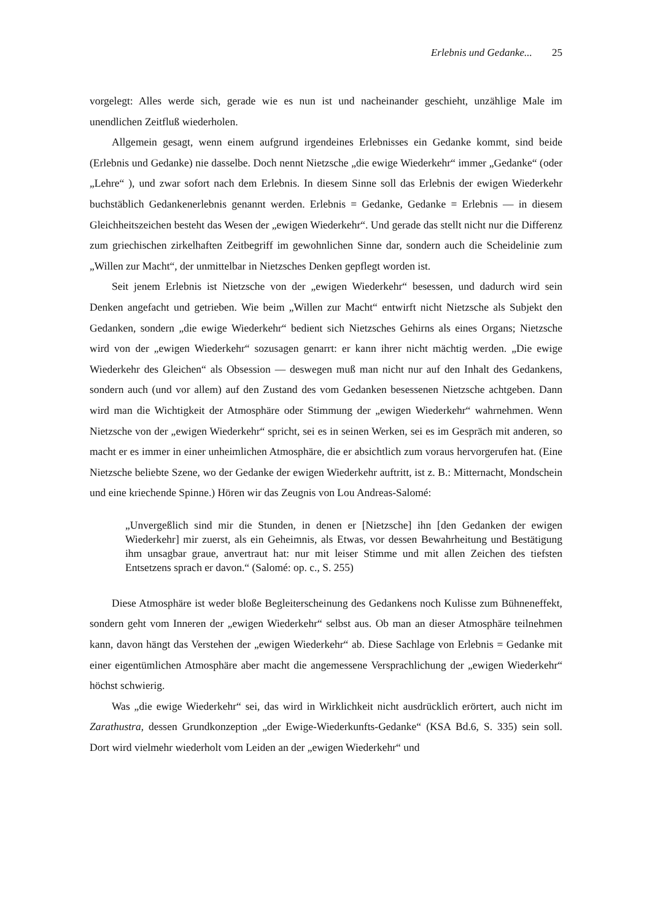Erlebnis und Gedanke... 25
vorgelegt: Alles werde sich, gerade wie es nun ist und nacheinander geschieht, unzählige Male im unendlichen Zeitfluß wiederholen.
Allgemein gesagt, wenn einem aufgrund irgendeines Erlebnisses ein Gedanke kommt, sind beide (Erlebnis und Gedanke) nie dasselbe. Doch nennt Nietzsche „die ewige Wiederkehr“ immer „Gedanke“ (oder „Lehre“ ), und zwar sofort nach dem Erlebnis. In diesem Sinne soll das Erlebnis der ewigen Wiederkehr buchstäblich Gedankenerlebnis genannt werden. Erlebnis = Gedanke, Gedanke = Erlebnis — in diesem Gleichheitszeichen besteht das Wesen der „ewigen Wiederkehr“. Und gerade das stellt nicht nur die Differenz zum griechischen zirkelhaften Zeitbegriff im gewohnlichen Sinne dar, sondern auch die Scheidelinie zum „Willen zur Macht“, der unmittelbar in Nietzsches Denken gepflegt worden ist.
Seit jenem Erlebnis ist Nietzsche von der „ewigen Wiederkehr“ besessen, und dadurch wird sein Denken angefacht und getrieben. Wie beim „Willen zur Macht“ entwirft nicht Nietzsche als Subjekt den Gedanken, sondern „die ewige Wiederkehr“ bedient sich Nietzsches Gehirns als eines Organs; Nietzsche wird von der „ewigen Wiederkehr“ sozusagen genarrt: er kann ihrer nicht mächtig werden. „Die ewige Wiederkehr des Gleichen“ als Obsession — deswegen muß man nicht nur auf den Inhalt des Gedankens, sondern auch (und vor allem) auf den Zustand des vom Gedanken besessenen Nietzsche achtgeben. Dann wird man die Wichtigkeit der Atmosphäre oder Stimmung der „ewigen Wiederkehr“ wahrnehmen. Wenn Nietzsche von der „ewigen Wiederkehr“ spricht, sei es in seinen Werken, sei es im Gespräch mit anderen, so macht er es immer in einer unheimlichen Atmosphäre, die er absichtlich zum voraus hervorgerufen hat. (Eine Nietzsche beliebte Szene, wo der Gedanke der ewigen Wiederkehr auftritt, ist z. B.: Mitternacht, Mondschein und eine kriechende Spinne.) Hören wir das Zeugnis von Lou Andreas-Salomé:
„Unvergeßlich sind mir die Stunden, in denen er [Nietzsche] ihn [den Gedanken der ewigen Wiederkehr] mir zuerst, als ein Geheimnis, als Etwas, vor dessen Bewahrheitung und Bestätigung ihm unsagbar graue, anvertraut hat: nur mit leiser Stimme und mit allen Zeichen des tiefsten Entsetzens sprach er davon.“ (Salomé: op. c., S. 255)
Diese Atmosphäre ist weder bloße Begleiterscheinung des Gedankens noch Kulisse zum Bühneneffekt, sondern geht vom Inneren der „ewigen Wiederkehr“ selbst aus. Ob man an dieser Atmosphäre teilnehmen kann, davon hängt das Verstehen der „ewigen Wiederkehr“ ab. Diese Sachlage von Erlebnis = Gedanke mit einer eigentümlichen Atmosphäre aber macht die angemessene Versprachlichung der „ewigen Wiederkehr“ höchst schwierig.
Was „die ewige Wiederkehr“ sei, das wird in Wirklichkeit nicht ausdrücklich erörtert, auch nicht im Zarathustra, dessen Grundkonzeption „der Ewige-Wiederkunfts-Gedanke“ (KSA Bd.6, S. 335) sein soll. Dort wird vielmehr wiederholt vom Leiden an der „ewigen Wiederkehr“ und